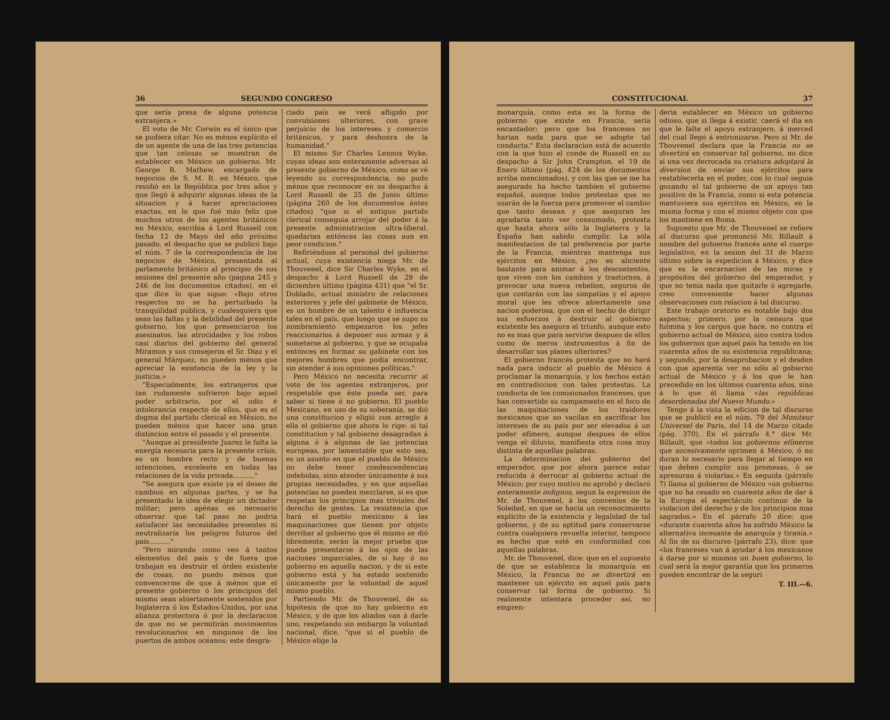36 SEGUNDO CONGRESO
que sería presa de alguna potencia extranjera.»
El voto de Mr. Corwin es el único que se pudiera citar. No es ménos explícito el de un agente de una de las tres potencias que tan celosas se muestran de establecer en México un gobierno. Mr. George B. Mathew, encargado de negocios de S. M. B. en México, que residió en la República por tres años y que llegó á adquirir algunas ideas de la situacion y á hacer apreciaciones exactas, en lo que fué más feliz que muchos otros de los agentes británicos en México, escribia á Lord Russell con fecha 12 de Mayo del año próximo pasado, el despacho que se publicó bajo el núm. 7 de la correspondencia de los negocios de México, presentada al parlamento británico al principio de sus sesiones del presente año (página 245 y 246 de los documentos citados), en el que dice lo que sigue: «Bajo otros respectos no se ha perturbado la tranquilidad pública, y cualesquiera que sean las faltas y la debilidad del presente gobierno, los que presenciaron los asesinatos, las atrocidades y los robos casi diarios del gobierno del general Miramon y sus consejeros el Sr. Diaz y el general Márquez, no pueden ménos que apreciar la existencia de la ley y la justicia.»
"Especialmente, los extranjeros que tan rudamente sufrieron bajo aquel poder arbitrario, por el odio é intolerancia respecto de ellos, que es el dogma del partido clerical en México, no pueden ménos que hacer una gran distincion entre el pasado y el presente.
"Aunque al presidente Juarez le falta la energía necesaria para la presente crísis, es un hombre recto y de buenas intenciones, excelente en todas las relaciones de la vida privada.........."
"Se asegura que existe ya el deseo de cambios en algunas partes, y se ha presentado la idea de elegir un dictador militar; pero apénas es necesario observar que tal paso no podria satisfacer las necesidades presentes ni neutralizaría los peligros futuros del país.........."
"Pero mirando como veo á tantos elementos del país y de fuera que trabajan en destruir el órden existente de cosas, no puedo ménos que convencerme de que á ménos que el presente gobierno ó los principios del mismo sean abiertamente sostenidos por Inglaterra ó los Estados-Unidos, por una alianza protectora ó por la declaracion de que no se permitirán movimientos revolucionarios en ningunos de los puertos de ambos océanos; este desgra-
ciado país se verá afligido por convulsiones ulteriores, con grave perjuicio de los intereses y comercio británicos, y para deshonra de la humanidad."
El mismo Sir Charles Lennox Wyke, cuyas ideas son enteramente adversas al presente gobierno de México, como se vé leyendo su correspondencia, no pudo ménos que reconocer en su despacho á Lord Russell de 25 de Junio último (página 260 de los documentos ántes citados) "que si el antiguo partido clerical conseguia arrojar del poder á la presente administracion ultra-liberal, quedarian entónces las cosas aun en peor condicion."
Refiriéndose al personal del gobierno actual, cuya existencia niega Mr. de Thouvenel, dice Sir Charles Wyke, en el despacho á Lord Russell de 29 de diciembre último (página 431) que "el Sr. Doblado, actual ministro de relaciones exteriores y jefe del gabinete de México, es un hombre de un talento é influencia tales en el país, que luego que se supo su nombramiento empezaron los jefes reaccionarios á deponer sus armas y á someterse al gobierno, y que se ocupaba entónces en formar su gabinete con los mejores hombres que podia encontrar, sin atender á sus opiniones políticas."
Pero México no necesita recurrir al voto de los agentes extranjeros, por respetable que éste pueda ser, para saber si tiene ó no gobierno. El pueblo Mexicano, en uso de su soberanía, se dió una constitucion y eligió con arreglo á ella el gobierno que ahora lo rige: si tal constitucion y tal gobierno desagradan á alguna ó á algunas de las potencias europeas, por lamentable que esto sea, es un asunto en que el pueblo de México no debe tener condescendencias indebidas, sino atender únicamente á sus propias necesidades, y en que aquellas potencias no pueden mezclarse, si es que respetan los principios mas triviales del derecho de gentes. La resistencia que hará el pueblo mexicano á las maquinaciones que tienen por objeto derribar al gobierno que él mismo se dió libremente, serán la mejor prueba que pueda presentarse á los ojos de las naciones imparciales, de si hay ó no gobierno en aquella nacion, y de si este gobierno está y ha estado sostenido únicamente por la voluntad de aquel mismo pueblo.
Partiendo Mr. de Thouvenel, de su hipótesis de que no hay gobierno en México, y de que los aliados van á darle uno, respetando sin embargo la voluntad nacional, dice, "que si el pueblo de México elige la
CONSTITUCIONAL 37
monarquía, como esta es la forma de gobierno que existe en Francia, sería encantador; pero que los franceses no harian nada para que se adopte tal conducta." Esta declaracion está de acuerdo con la que hizo el conde de Russell en su despacho á Sir John Crampton, el 19 de Enero último (pág. 424 de los documentos arriba mencionados), y con las que se me ha asegurado ha hecho tambien el gobierno español, aunque todos protestan que no usarán de la fuerza para promover el cambio que tanto desean y que aseguran les agradaría tanto ver consumado, protesta que hasta ahora sólo la Inglaterra y la España han sabido cumplir. La sóla manifestacion de tal preferencia por parte de la Francia, miéntras mantenga sus ejércitos en México, ¿no es aliciente bastante para animar á los descontentos, que viven con los cambios y trastornos, á provocar una nueva rebelion, seguros de que contarán con las simpatías y el apoyo moral que les ofrece abiertamente una nacion poderosa, que con el hecho de dirigir sus esfuerzos á destruir al gobierno existente les asegura el triunfo, aunque esto no es mas que para servirse despues de ellos como de meros instrumentos á fin de desarrollar sus planes ulteriores?
El gobierno francés protesta que no hará nada para inducir al pueblo de México á proclamar la monarquía, y los hechos están en contradiccion con tales protestas. La conducta de los comisionados franceses, que han convertido su campamento en el foco de las maquinaciones de los traidores mexicanos que no vacilan en sacrificar los intereses de su país por ser elevados á un poder efímero, aunque despues de ellos venga el diluvio, manifiesta otra cosa muy distinta de aquellas palabras.
La determinacion del gobierno del emperador, que por ahora parece estar reducida á derrocar al gobierno actual de México; por cuyo motivo no aprobó y declaró enteramente indignos, segun la expresion de Mr. de Thouvenel, á los convenios de la Soledad, en que se hacia un reconocimiento explícito de la existencia y legalidad de tal gobierno, y de su aptitud para conservarse contra cualquiera revuelta interior, tampoco es hecho que esté en conformidad con aquellas palabras.
Mr. de Thouvenel, dice: que en el supuesto de que se establezca la monarquía en México, la Francia no se divertirá en mantener un ejército en aquel país para conservar tal forma de gobierno. Si realmente intentara proceder así, no empren-
deria establecer en México un gobierno odioso, que si llega á existir, caerá el dia en que le falte el apoyo extranjero, á merced del cual llegó á entronizarse. Pero si Mr. de Thouvenel declara que la Francia no se divertirá en conservar tal gobierno, no dice si una vez derrocada su criatura adoptará la diversion de enviar sus ejércitos para restablecerla en el poder, con lo cual seguia gozando el tal gobierno de un apoyo tan positivo de la Francia, como si esta potencia mantuviera sus ejércitos en México, en la misma forma y con el mismo objeto con que los mantiene en Roma.
Supuesto que Mr. de Thouvenel se refiere al discurso que pronunció Mr. Billault á nombre del gobierno francés ante el cuerpo legislativo, en la sesion del 31 de Marzo último sobre la expedicion á México, y dice que es la encarnacion de las miras y propósitos del gobierno del emperador, y que no tenia nada que quitarle ó agregarle, creo conveniente hacer algunas observaciones con relacion á tal discurso.
Este trabajo oratorio es notable bajo dos aspectos; primero, por la censura que fulmina y los cargos que hace, no contra el gobierno actual de México, sino contra todos los gobiernos que aquel país ha tenido en los cuarenta años de su existencia republicana; y segundo, por la desaprobacion y el desden con que aparenta ver no sólo al gobierno actual de México y á los que le han precedido en los últimos cuarenta años, sino á lo que él llama «las repúblicas desordenadas del Nuevo Mundo.»
Tengo á la vista la edicion de tal discurso que se publicó en el núm. 79 del Moniteur Universel de Paris, del 14 de Marzo citado (pág. 370). En el párrafo 4.° dice Mr. Billault, que «todos los gobiernos efímeros que sucesivamente oprimen á México, ó no duran lo necesario para llegar al tiempo en que deben cumplir sus promesas, ó se apresuran á violarlas.» En seguida (párrafo 7) llama al gobierno de México «un gobierno que no ha cesado en cuarenta años de dar á la Europa el espectáculo continuo de la violacion del derecho y de los principios mas sagrados.» En el párrafo 20 dice: que «durante cuarenta años ha sufrido México la alternativa incesante de anarquía y tiranía.» Al fin de su discurso (párrafo 23), dice: que «los franceses van á ayudar á los mexicanos á darse por sí mismos un buen gobierno, lo cual será la mejor garantía que los primeros pueden encontrar de la seguri
T. III.—6.